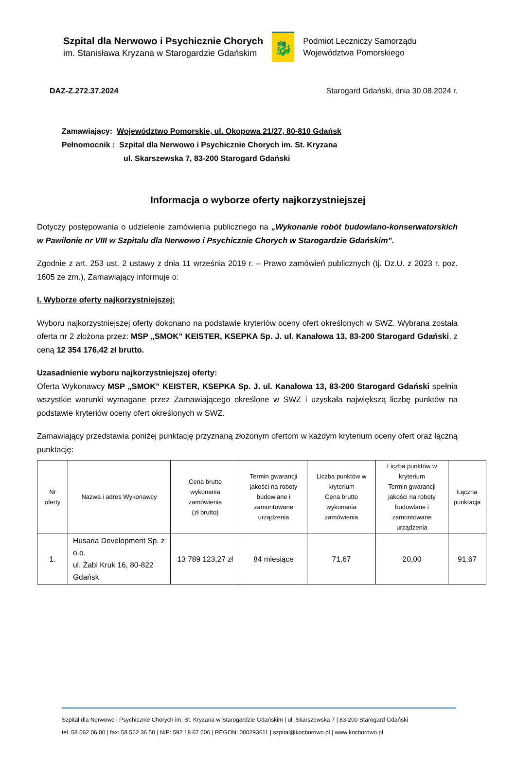Szpital dla Nerwowo i Psychicznie Chorych
im. Stanisława Kryzana w Starogardzie Gdańskim
🐉
Podmiot Leczniczy Samorządu
Województwa Pomorskiego
DAZ-Z.272.37.2024 Starogard Gdański, dnia 30.08.2024 r.
Zamawiający: Województwo Pomorskie, ul. Okopowa 21/27, 80-810 Gdańsk
Pełnomocnik : Szpital dla Nerwowo i Psychicznie Chorych im. St. Kryzana
ul. Skarszewska 7, 83-200 Starogard Gdański
Informacja o wyborze oferty najkorzystniejszej
Dotyczy postępowania o udzielenie zamówienia publicznego na „Wykonanie robót budowlano-konserwatorskich w Pawilonie nr VIII w Szpitalu dla Nerwowo i Psychicznie Chorych w Starogardzie Gdańskim”.
Zgodnie z art. 253 ust. 2 ustawy z dnia 11 września 2019 r. – Prawo zamówień publicznych (tj. Dz.U. z 2023 r. poz. 1605 ze zm.), Zamawiający informuje o:
I. Wyborze oferty najkorzystniejszej:
Wyboru najkorzystniejszej oferty dokonano na podstawie kryteriów oceny ofert określonych w SWZ. Wybrana została oferta nr 2 złożona przez: MSP „SMOK” KEISTER, KSEPKA Sp. J. ul. Kanałowa 13, 83-200 Starogard Gdański, z ceną 12 354 176,42 zł brutto.
Uzasadnienie wyboru najkorzystniejszej oferty:
Oferta Wykonawcy MSP „SMOK” KEISTER, KSEPKA Sp. J. ul. Kanałowa 13, 83-200 Starogard Gdański spełnia wszystkie warunki wymagane przez Zamawiającego określone w SWZ i uzyskała największą liczbę punktów na podstawie kryteriów oceny ofert określonych w SWZ.
Zamawiający przedstawia poniżej punktację przyznaną złożonym ofertom w każdym kryterium oceny ofert oraz łączną punktację:
| Nr oferty | Nazwa i adres Wykonawcy | Cena brutto wykonania zamówienia (zł brutto) | Termin gwarancji jakości na roboty budowlane i zamontowane urządzenia | Liczba punktów w kryterium Cena brutto wykonania zamówienia | Liczba punktów w kryterium Termin gwarancji jakości na roboty budowlane i zamontowane urządzenia | Łączna punktacja |
| --- | --- | --- | --- | --- | --- | --- |
| 1. | Husaria Development Sp. z o.o. ul. Żabi Kruk 16, 80-822 Gdańsk | 13 789 123,27 zł | 84 miesiące | 71,67 | 20,00 | 91,67 |
Szpital dla Nerwowo i Psychicznie Chorych im. St. Kryzana w Starogardzie Gdańskim | ul. Skarszewska 7 | 83-200 Starogard Gdański
tel. 58 562 06 00 | fax: 58 562 36 50 | NIP: 592 18 67 506 | REGON: 000293611 | szpital@kocborowo.pl | www.kocborowo.pl